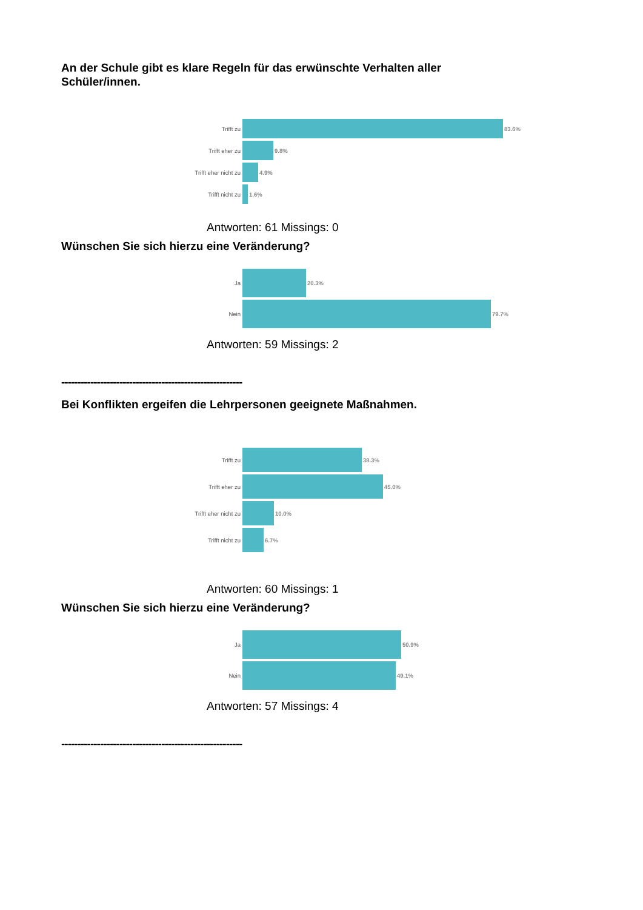An der Schule gibt es klare Regeln für das erwünschte Verhalten aller Schüler/innen.
Trifft zu 83.6%
Trifft eher zu 9.8%
Trifft eher nicht zu 4.9%
Trifft nicht zu 1.6%
Antworten: 61 Missings: 0
Wünschen Sie sich hierzu eine Veränderung?
Ja 20.3%
Nein 79.7%
Antworten: 59 Missings: 2
--------------------------------------------------------
Bei Konflikten ergeifen die Lehrpersonen geeignete Maßnahmen.
Trifft zu 38.3%
Trifft eher zu 45.0%
Trifft eher nicht zu 10.0%
Trifft nicht zu 6.7%
Antworten: 60 Missings: 1
Wünschen Sie sich hierzu eine Veränderung?
Ja 50.9%
Nein 49.1%
Antworten: 57 Missings: 4
--------------------------------------------------------